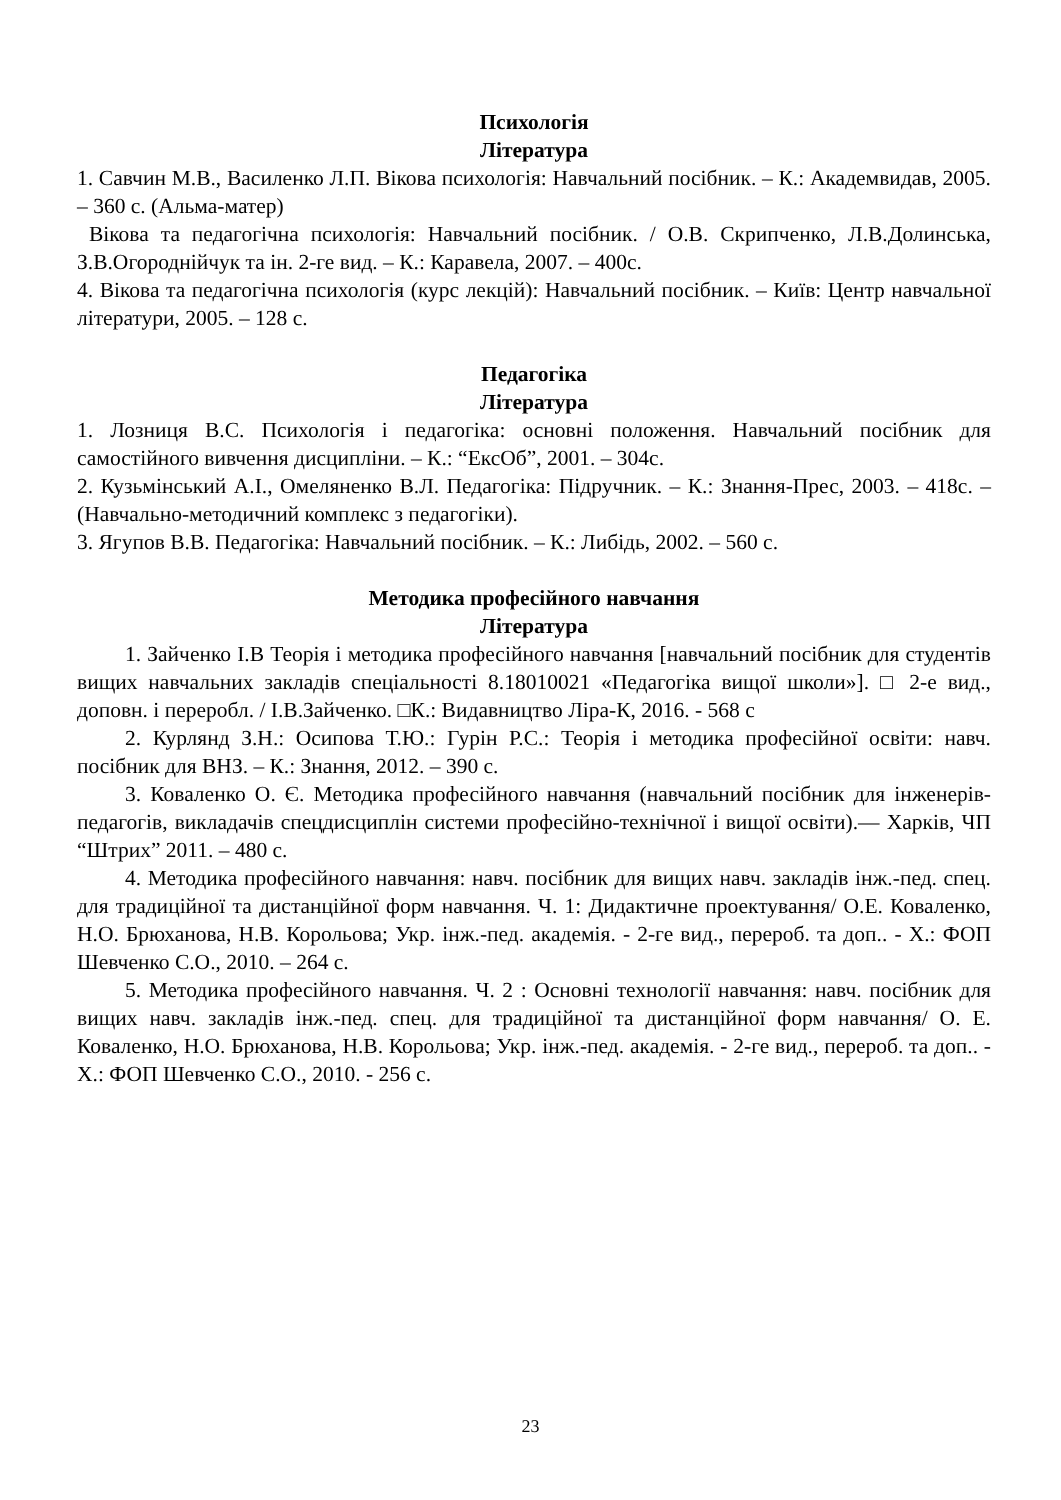Психологія
Література
1. Савчин М.В., Василенко Л.П. Вікова психологія: Навчальний посібник. – К.: Академвидав, 2005. – 360 с. (Альма-матер)
Вікова та педагогічна психологія: Навчальний посібник. / О.В. Скрипченко, Л.В.Долинська, З.В.Огороднійчук та ін. 2-ге вид. – К.: Каравела, 2007. – 400с.
4. Вікова та педагогічна психологія (курс лекцій): Навчальний посібник. – Київ: Центр навчальної літератури, 2005. – 128 с.
Педагогіка
Література
1. Лозниця В.С. Психологія і педагогіка: основні положення. Навчальний посібник для самостійного вивчення дисципліни. – К.: “ЕксОб”, 2001. – 304с.
2. Кузьмінський А.І., Омеляненко В.Л. Педагогіка: Підручник. – К.: Знання-Прес, 2003. – 418с. – (Навчально-методичний комплекс з педагогіки).
3. Ягупов В.В. Педагогіка: Навчальний посібник. – К.: Либідь, 2002. – 560 с.
Методика професійного навчання
Література
1. Зайченко І.В Теорія і методика професійного навчання [навчальний посібник для студентів вищих навчальних закладів спеціальності 8.18010021 «Педагогіка вищої школи»]. □ 2-е вид., доповн. і переробл. / І.В.Зайченко. □К.: Видавництво Ліра-К, 2016. - 568 с
2. Курлянд З.Н.: Осипова Т.Ю.: Гурін Р.С.: Теорія і методика професійної освіти: навч. посібник для ВНЗ. – К.: Знання, 2012. – 390 с.
3. Коваленко О. Є. Методика професійного навчання (навчальний посібник для інженерів-педагогів, викладачів спецдисциплін системи професійно-технічної і вищої освіти).— Харків, ЧП “Штрих” 2011. – 480 с.
4. Методика професійного навчання: навч. посібник для вищих навч. закладів інж.-пед. спец. для традиційної та дистанційної форм навчання. Ч. 1: Дидактичне проектування/ О.Е. Коваленко, Н.О. Брюханова, Н.В. Корольова; Укр. інж.-пед. академія. - 2-ге вид., перероб. та доп.. - Х.: ФОП Шевченко С.О., 2010. – 264 с.
5. Методика професійного навчання. Ч. 2 : Основні технології навчання: навч. посібник для вищих навч. закладів інж.-пед. спец. для традиційної та дистанційної форм навчання/ О. Е. Коваленко, Н.О. Брюханова, Н.В. Корольова; Укр. інж.-пед. академія. - 2-ге вид., перероб. та доп.. - Х.: ФОП Шевченко С.О., 2010. - 256 с.
23